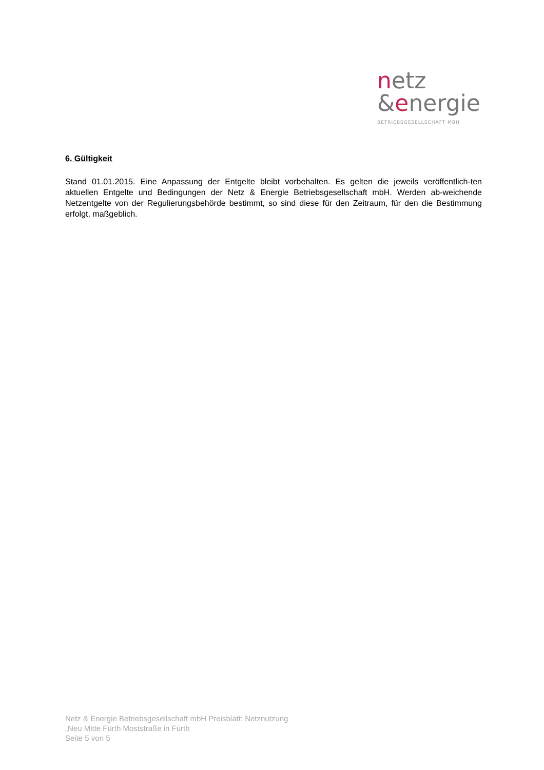netz
&energie
BETRIEBSGESELLSCHAFT MBH
6. Gültigkeit
Stand 01.01.2015. Eine Anpassung der Entgelte bleibt vorbehalten. Es gelten die jeweils veröffentlich-ten aktuellen Entgelte und Bedingungen der Netz & Energie Betriebsgesellschaft mbH. Werden ab-weichende Netzentgelte von der Regulierungsbehörde bestimmt, so sind diese für den Zeitraum, für den die Bestimmung erfolgt, maßgeblich.
Netz & Energie Betriebsgesellschaft mbH Preisblatt: Netznutzung
„Neu Mitte Fürth Moststraße in Fürth
Seite 5 von 5